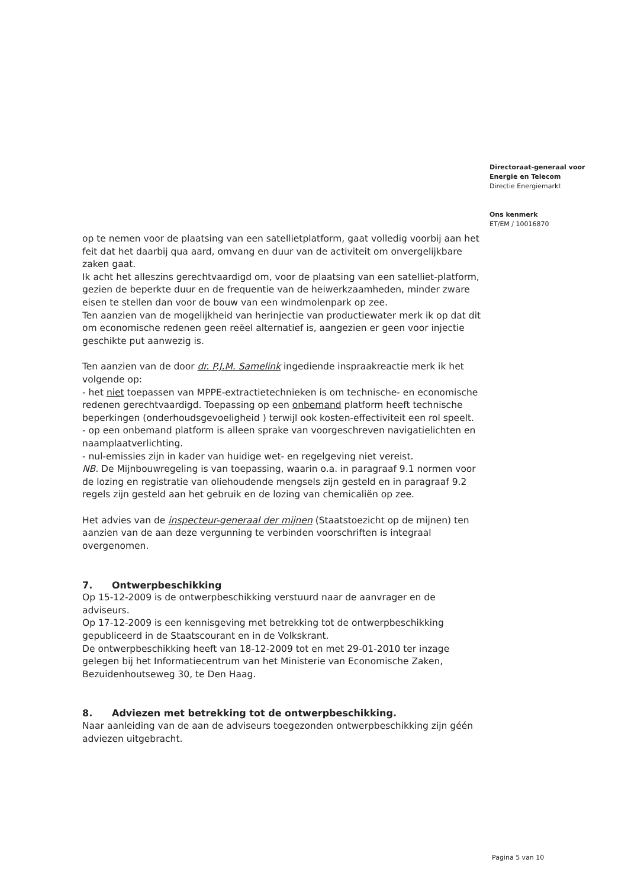Directoraat-generaal voor
Energie en Telecom
Directie Energiemarkt
Ons kenmerk
ET/EM / 10016870
op te nemen voor de plaatsing van een satellietplatform, gaat volledig voorbij aan het feit dat het daarbij qua aard, omvang en duur van de activiteit om onvergelijkbare zaken gaat.
Ik acht het alleszins gerechtvaardigd om, voor de plaatsing van een satelliet-platform, gezien de beperkte duur en de frequentie van de heiwerkzaamheden, minder zware eisen te stellen dan voor de bouw van een windmolenpark op zee.
Ten aanzien van de mogelijkheid van herinjectie van productiewater merk ik op dat dit om economische redenen geen reëel alternatief is, aangezien er geen voor injectie geschikte put aanwezig is.
Ten aanzien van de door dr. P.J.M. Samelink ingediende inspraakreactie merk ik het volgende op:
- het niet toepassen van MPPE-extractietechnieken is om technische- en economische redenen gerechtvaardigd. Toepassing op een onbemand platform heeft technische beperkingen (onderhoudsgevoeligheid ) terwijl ook kosten-effectiviteit een rol speelt.
- op een onbemand platform is alleen sprake van voorgeschreven navigatielichten en naamplaatverlichting.
- nul-emissies zijn in kader van huidige wet- en regelgeving niet vereist.
NB. De Mijnbouwregeling is van toepassing, waarin o.a. in paragraaf 9.1 normen voor de lozing en registratie van oliehoudende mengsels zijn gesteld en in paragraaf 9.2 regels zijn gesteld aan het gebruik en de lozing van chemicaliën op zee.
Het advies van de inspecteur-generaal der mijnen (Staatstoezicht op de mijnen) ten aanzien van de aan deze vergunning te verbinden voorschriften is integraal overgenomen.
7. Ontwerpbeschikking
Op 15-12-2009 is de ontwerpbeschikking verstuurd naar de aanvrager en de adviseurs.
Op 17-12-2009 is een kennisgeving met betrekking tot de ontwerpbeschikking gepubliceerd in de Staatscourant en in de Volkskrant.
De ontwerpbeschikking heeft van 18-12-2009 tot en met 29-01-2010 ter inzage gelegen bij het Informatiecentrum van het Ministerie van Economische Zaken, Bezuidenhoutseweg 30, te Den Haag.
8. Adviezen met betrekking tot de ontwerpbeschikking.
Naar aanleiding van de aan de adviseurs toegezonden ontwerpbeschikking zijn géén adviezen uitgebracht.
Pagina 5 van 10